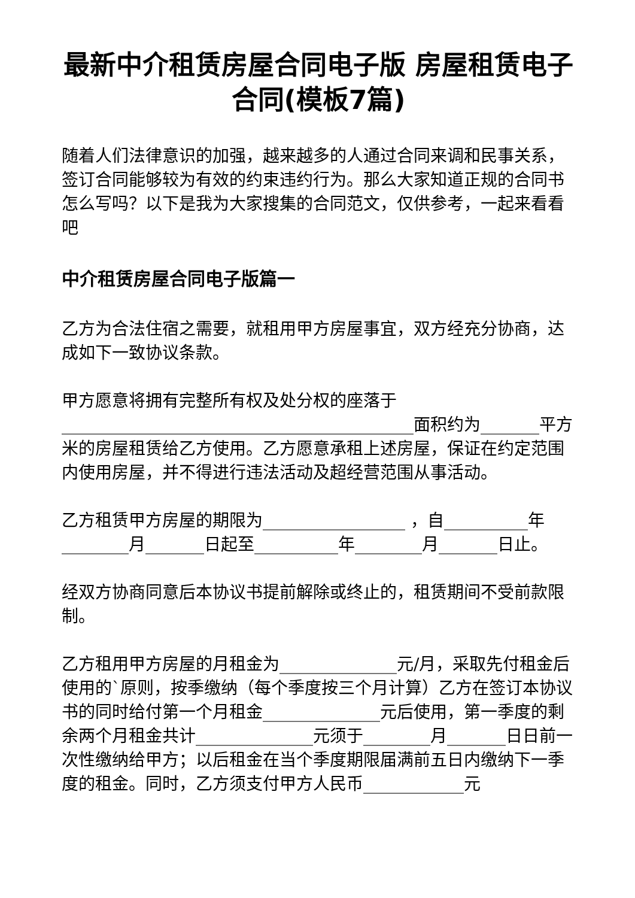最新中介租赁房屋合同电子版 房屋租赁电子合同(模板7篇)
随着人们法律意识的加强，越来越多的人通过合同来调和民事关系，签订合同能够较为有效的约束违约行为。那么大家知道正规的合同书怎么写吗？以下是我为大家搜集的合同范文，仅供参考，一起来看看吧
中介租赁房屋合同电子版篇一
乙方为合法住宿之需要，就租用甲方房屋事宜，双方经充分协商，达成如下一致协议条款。
甲方愿意将拥有完整所有权及处分权的座落于__________________________________________面积约为_______平方米的房屋租赁给乙方使用。乙方愿意承租上述房屋，保证在约定范围内使用房屋，并不得进行违法活动及超经营范围从事活动。
乙方租赁甲方房屋的期限为_________________ ，自__________年________月_______日起至__________年________月_______日止。
经双方协商同意后本协议书提前解除或终止的，租赁期间不受前款限制。
乙方租用甲方房屋的月租金为______________元/月，采取先付租金后使用的`原则，按季缴纳（每个季度按三个月计算）乙方在签订本协议书的同时给付第一个月租金______________元后使用，第一季度的剩余两个月租金共计______________元须于________月_______日日前一次性缴纳给甲方；以后租金在当个季度期限届满前五日内缴纳下一季度的租金。同时，乙方须支付甲方人民币____________元